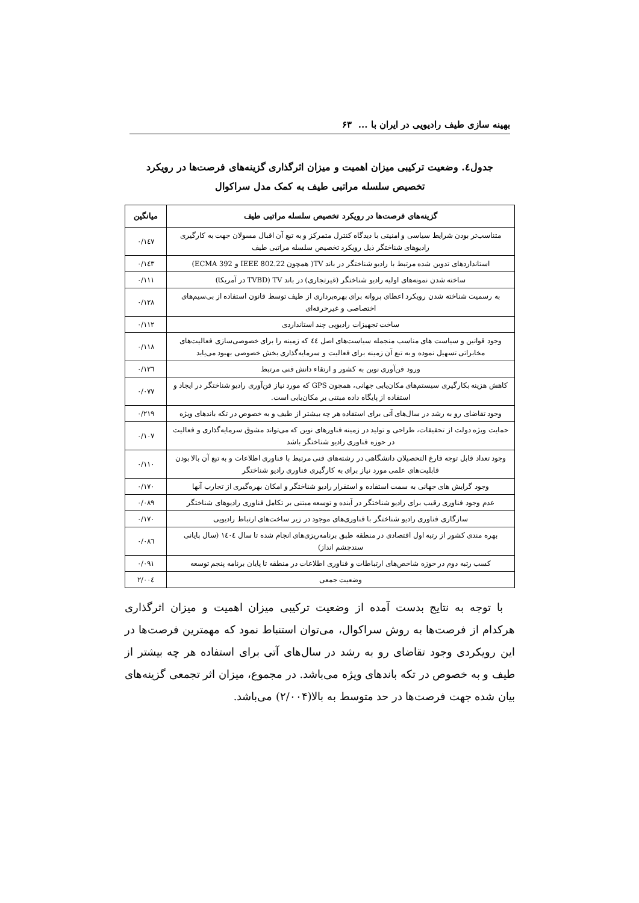بهینه سازی طیف رادیویی در ایران با ... ۶۳
جدول٤. وضعیت ترکیبی میزان اهمیت و میزان اثرگذاری گزینه‌های فرصت‌ها در رویکرد
تخصیص سلسله مراتبی طیف به کمک مدل سراکوال
| گزینه‌های فرصت‌ها در رویکرد تخصیص سلسله مراتبی طیف | میانگین |
| --- | --- |
| متناسب‌تر بودن شرایط سیاسی و امنیتی با دیدگاه کنترل متمرکز و به تبع آن اقبال مسولان جهت به کارگیری رادیوهای شناختگر ذیل رویکرد تخصیص سلسله مراتبی طیف | ۰/۱٤۷ |
| استانداردهای تدوین شده مرتبط با رادیو شناختگر در باند TV( همچون IEEE 802.22 و ECMA 392) | ۰/۱٤۳ |
| ساخته شدن نمونه‌های اولیه رادیو شناختگر (غیرتجاری) در باند TV (TVBD در آمریکا) | ۰/۱۱۱ |
| به رسمیت شناخته شدن رویکرد اعطای پروانه برای بهره‌برداری از طیف توسط قانون استفاده از بی‌سیم‌های اختصاصی و غیرحرفه‌ای | ۰/۱۲۸ |
| ساخت تجهیزات رادیویی چند استانداردی | ۰/۱۱۲ |
| وجود قوانین و سیاست های مناسب منجمله سیاست‌های اصل ٤٤ که زمینه را برای خصوصی‌سازی فعالیت‌های مخابراتی تسهیل نموده و به تبع آن زمینه برای فعالیت و سرمایه‌گذاری بخش خصوصی بهبود می‌یابد | ۰/۱۱۸ |
| ورود فن‌آوری نوین به کشور و ارتقاء دانش فنی مرتبط | ۰/۱۲٦ |
| کاهش هزینه بکارگیری سیستم‌های مکان‌یابی جهانی، همچون GPS که مورد نیاز فن‌آوری رادیو شناختگر در ایجاد و استفاده از پایگاه داده مبتنی بر مکان‌یابی است. | ۰/۰۷۷ |
| وجود تقاضای رو به رشد در سال‌های آتی برای استفاده هر چه بیشتر از طیف و به خصوص در تکه باندهای ویژه | ۰/۲۱۹ |
| حمایت ویژه دولت از تحقیقات، طراحی و تولید در زمینه فناورهای نوین که می‌تواند مشوق سرمایه‌گذاری و فعالیت در حوزه فناوری رادیو شناختگر باشد | ۰/۱۰۷ |
| وجود تعداد قابل توجه فارغ التحصیلان دانشگاهی در رشته‌های فنی مرتبط با فناوری اطلاعات و به تبع آن بالا بودن قابلیت‌های علمی مورد نیاز برای به کارگیری فناوری رادیو شناختگر | ۰/۱۱۰ |
| وجود گرایش های جهانی به سمت استفاده و استقرار رادیو شناختگر و امکان بهره‌گیری از تجارب آنها | ۰/۱۷۰ |
| عدم وجود فناوری رقیب برای رادیو شناختگر در آینده و توسعه مبتنی بر تکامل فناوری رادیوهای شناختگر | ۰/۰۸۹ |
| سازگاری فناوری رادیو شناختگر با فناوری‌های موجود در زیر ساخت‌های ارتباط رادیویی | ۰/۱۷۰ |
| بهره مندی کشور از رتبه اول اقتصادی در منطقه طبق برنامه‌ریزی‌های انجام شده تا سال ١٤٠٤ (سال پایانی سندچشم انداز) | ۰/۰۸٦ |
| کسب رتبه دوم در حوزه شاخص‌های ارتباطات و فناوری اطلاعات در منطقه تا پایان برنامه پنجم توسعه | ۰/۰۹۱ |
| وضعیت جمعی | ۲/۰۰٤ |
با توجه به نتایج بدست آمده از وضعیت ترکیبی میزان اهمیت و میزان اثرگذاری هرکدام از فرصت‌ها به روش سراکوال، می‌توان استنباط نمود که مهمترین فرصت‌ها در این رویکردی وجود تقاضای رو به رشد در سال‌های آتی برای استفاده هر چه بیشتر از طیف و به خصوص در تکه باندهای ویژه می‌باشد. در مجموع، میزان اثر تجمعی گزینه‌های بیان شده جهت فرصت‌ها در حد متوسط به بالا(۲/۰۰۴) می‌باشد.